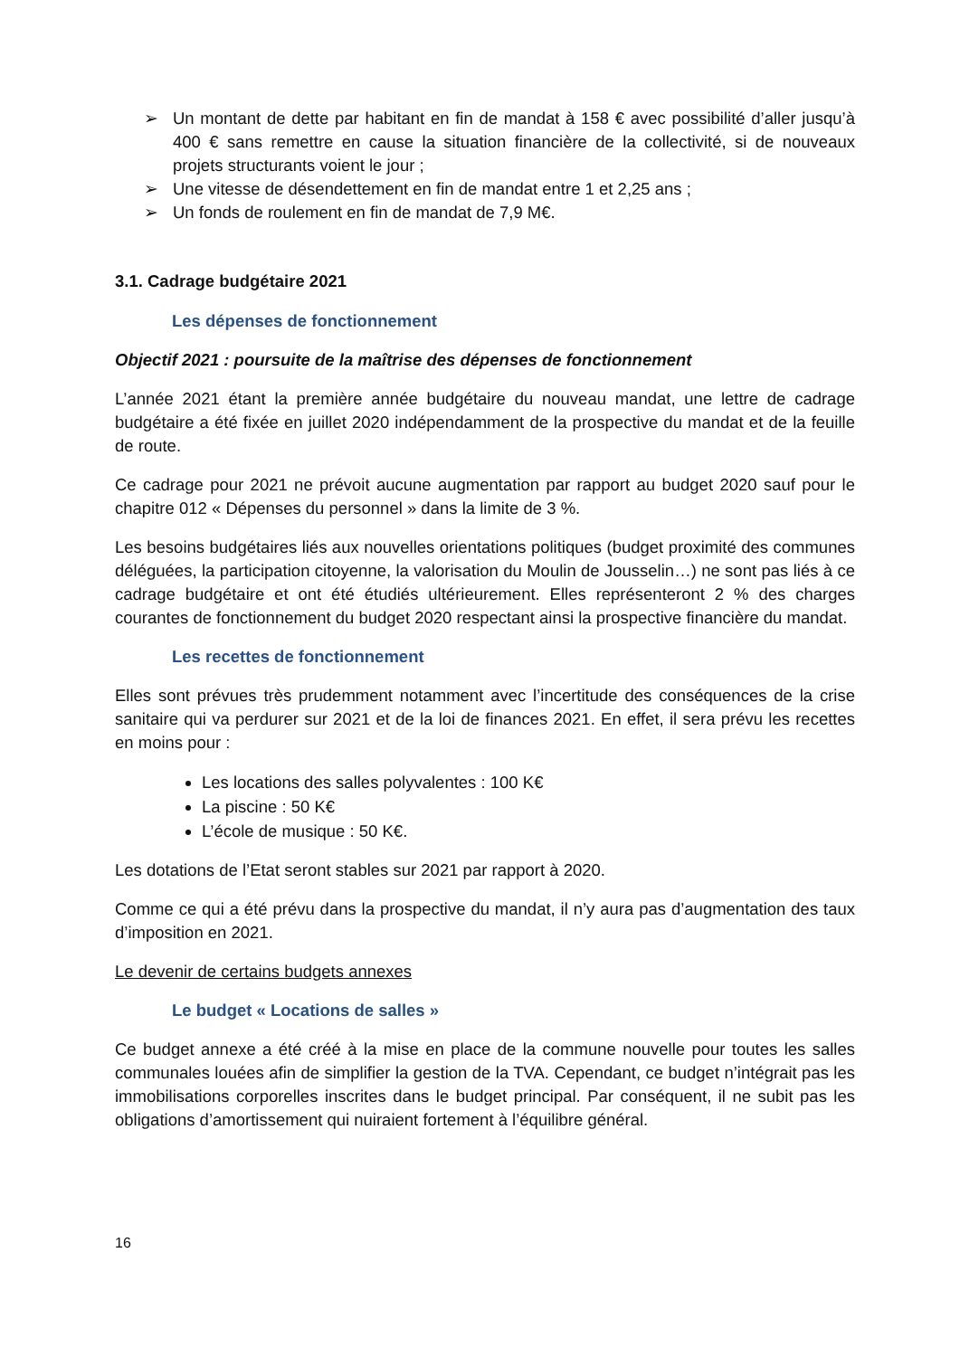➢ Un montant de dette par habitant en fin de mandat à 158 € avec possibilité d’aller jusqu’à 400 € sans remettre en cause la situation financière de la collectivité, si de nouveaux projets structurants voient le jour ;
➢ Une vitesse de désendettement en fin de mandat entre 1 et 2,25 ans ;
➢ Un fonds de roulement en fin de mandat de 7,9 M€.
3.1. Cadrage budgétaire 2021
Les dépenses de fonctionnement
Objectif 2021 : poursuite de la maîtrise des dépenses de fonctionnement
L’année 2021 étant la première année budgétaire du nouveau mandat, une lettre de cadrage budgétaire a été fixée en juillet 2020 indépendamment de la prospective du mandat et de la feuille de route.
Ce cadrage pour 2021 ne prévoit aucune augmentation par rapport au budget 2020 sauf pour le chapitre 012 « Dépenses du personnel » dans la limite de 3 %.
Les besoins budgétaires liés aux nouvelles orientations politiques (budget proximité des communes déléguées, la participation citoyenne, la valorisation du Moulin de Jousselin…) ne sont pas liés à ce cadrage budgétaire et ont été étudiés ultérieurement. Elles représenteront 2 % des charges courantes de fonctionnement du budget 2020 respectant ainsi la prospective financière du mandat.
Les recettes de fonctionnement
Elles sont prévues très prudemment notamment avec l’incertitude des conséquences de la crise sanitaire qui va perdurer sur 2021 et de la loi de finances 2021. En effet, il sera prévu les recettes en moins pour :
Les locations des salles polyvalentes : 100 K€
La piscine : 50 K€
L’école de musique : 50 K€.
Les dotations de l’Etat seront stables sur 2021 par rapport à 2020.
Comme ce qui a été prévu dans la prospective du mandat, il n’y aura pas d’augmentation des taux d’imposition en 2021.
Le devenir de certains budgets annexes
Le budget « Locations de salles »
Ce budget annexe a été créé à la mise en place de la commune nouvelle pour toutes les salles communales louées afin de simplifier la gestion de la TVA. Cependant, ce budget n’intégrait pas les immobilisations corporelles inscrites dans le budget principal. Par conséquent, il ne subit pas les obligations d’amortissement qui nuiraient fortement à l’équilibre général.
16